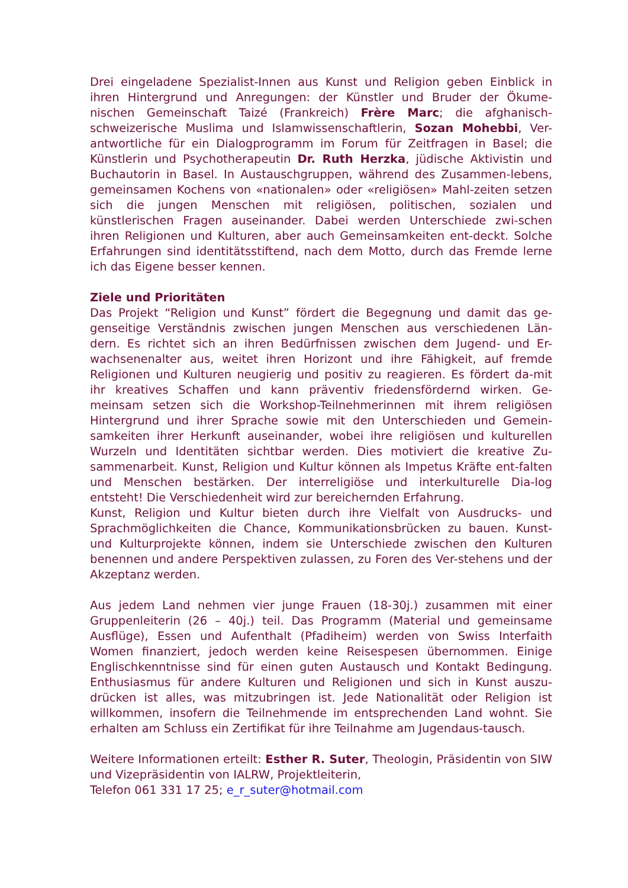Drei eingeladene Spezialist-Innen aus Kunst und Religion geben Einblick in ihren Hintergrund und Anregungen: der Künstler und Bruder der Ökume-nischen Gemeinschaft Taizé (Frankreich) Frère Marc; die afghanisch-schweizerische Muslima und Islamwissenschaftlerin, Sozan Mohebbi, Ver-antwortliche für ein Dialogprogramm im Forum für Zeitfragen in Basel; die Künstlerin und Psychotherapeutin Dr. Ruth Herzka, jüdische Aktivistin und Buchautorin in Basel. In Austauschgruppen, während des Zusammen-lebens, gemeinsamen Kochens von «nationalen» oder «religiösen» Mahl-zeiten setzen sich die jungen Menschen mit religiösen, politischen, sozialen und künstlerischen Fragen auseinander. Dabei werden Unterschiede zwi-schen ihren Religionen und Kulturen, aber auch Gemeinsamkeiten ent-deckt. Solche Erfahrungen sind identitätsstiftend, nach dem Motto, durch das Fremde lerne ich das Eigene besser kennen.
Ziele und Prioritäten
Das Projekt “Religion und Kunst” fördert die Begegnung und damit das ge-genseitige Verständnis zwischen jungen Menschen aus verschiedenen Län-dern. Es richtet sich an ihren Bedürfnissen zwischen dem Jugend- und Er-wachsenenalter aus, weitet ihren Horizont und ihre Fähigkeit, auf fremde Religionen und Kulturen neugierig und positiv zu reagieren. Es fördert da-mit ihr kreatives Schaffen und kann präventiv friedensfördernd wirken. Ge-meinsam setzen sich die Workshop-Teilnehmerinnen mit ihrem religiösen Hintergrund und ihrer Sprache sowie mit den Unterschieden und Gemein-samkeiten ihrer Herkunft auseinander, wobei ihre religiösen und kulturellen Wurzeln und Identitäten sichtbar werden. Dies motiviert die kreative Zu-sammenarbeit. Kunst, Religion und Kultur können als Impetus Kräfte ent-falten und Menschen bestärken. Der interreligiöse und interkulturelle Dia-log entsteht! Die Verschiedenheit wird zur bereichernden Erfahrung.
Kunst, Religion und Kultur bieten durch ihre Vielfalt von Ausdrucks- und Sprachmöglichkeiten die Chance, Kommunikationsbrücken zu bauen. Kunst- und Kulturprojekte können, indem sie Unterschiede zwischen den Kulturen benennen und andere Perspektiven zulassen, zu Foren des Ver-stehens und der Akzeptanz werden.
Aus jedem Land nehmen vier junge Frauen (18-30j.) zusammen mit einer Gruppenleiterin (26 – 40j.) teil. Das Programm (Material und gemeinsame Ausflüge), Essen und Aufenthalt (Pfadiheim) werden von Swiss Interfaith Women finanziert, jedoch werden keine Reisespesen übernommen. Einige Englischkenntnisse sind für einen guten Austausch und Kontakt Bedingung. Enthusiasmus für andere Kulturen und Religionen und sich in Kunst auszu-drücken ist alles, was mitzubringen ist. Jede Nationalität oder Religion ist willkommen, insofern die Teilnehmende im entsprechenden Land wohnt. Sie erhalten am Schluss ein Zertifikat für ihre Teilnahme am Jugendaus-tausch.
Weitere Informationen erteilt: Esther R. Suter, Theologin, Präsidentin von SIW und Vizepräsidentin von IALRW, Projektleiterin,
Telefon 061 331 17 25; e_r_suter@hotmail.com